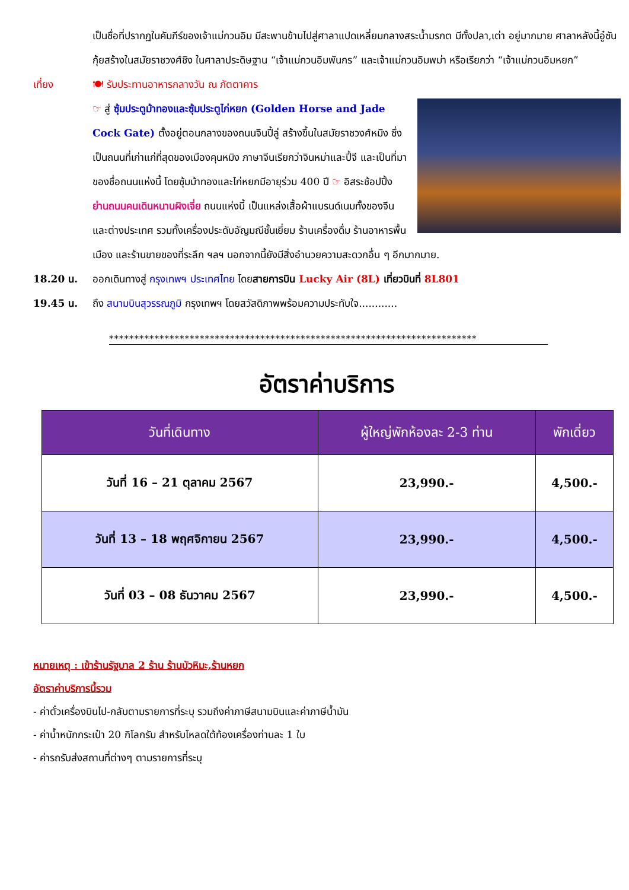เป็นชื่อที่ปรากฏในคัมภีร์ของเจ้าแม่กวนอิม มีสะพานข้ามไปสู่ศาลาแปดเหลี่ยมกลางสระน้ำมรกต มีทั้งปลา,เต่า อยู่มากมาย ศาลาหลังนี้อู๋ซันกุ้ยสร้างในสมัยราชวงศ์ชิง ในศาลาประดิษฐาน “เจ้าแม่กวนอิมพันกร” และเจ้าแม่กวนอิมพม่า หรือเรียกว่า “เจ้าแม่กวนอิมหยก”
เที่ยง 🍽 รับประทานอาหารกลางวัน ณ ภัตตาคาร
☞ สู่ ซุ้มประตูม้าทองและซุ้มประตูไก่หยก (Golden Horse and Jade Cock Gate) ตั้งอยู่ตอนกลางของถนนจินปี้ลู่ สร้างขึ้นในสมัยราชวงศ์หมิง ซึ่งเป็นถนนที่เก่าแก่ที่สุดของเมืองคุนหมิง ภาษาจีนเรียกว่าจินหม่าและปี้จี และเป็นที่มาของชื่อถนนแห่งนี้ โดยซุ้มม้าทองและไก่หยกมีอายุร่วม 400 ปี ☞ อิสระช้อปปิ้ง ย่านถนนคนเดินหนานผิงเจี่ย ถนนแห่งนี้ เป็นแหล่งเสื้อผ้าแบรนด์เนมทั้งของจีนและต่างประเทศ รวมทั้งเครื่องประดับอัญมณีชั้นเยี่ยม ร้านเครื่องดื่ม ร้านอาหารพื้นเมือง และร้านขายของที่ระลึก ฯลฯ นอกจากนี้ยังมีสิ่งอำนวยความสะดวกอื่น ๆ อีกมากมาย.
18.20 น. ออกเดินทางสู่ กรุงเทพฯ ประเทศไทย โดยสายการบิน Lucky Air (8L) เที่ยวบินที่ 8L801
19.45 น. ถึง สนามบินสุวรรณภูมิ กรุงเทพฯ โดยสวัสดิภาพพร้อมความประทับใจ............
*************************************************************************
อัตราค่าบริการ
| วันที่เดินทาง | ผู้ใหญ่พักห้องละ 2-3 ท่าน | พักเดี่ยว |
| --- | --- | --- |
| วันที่ 16 – 21 ตุลาคม 2567 | 23,990.- | 4,500.- |
| วันที่ 13 – 18 พฤศจิกายน 2567 | 23,990.- | 4,500.- |
| วันที่ 03 – 08 ธันวาคม 2567 | 23,990.- | 4,500.- |
หมายเหตุ : เข้าร้านรัฐบาล 2 ร้าน ร้านบัวหิมะ,ร้านหยก
อัตราค่าบริการนี้รวม
- ค่าตั๋วเครื่องบินไป-กลับตามรายการที่ระบุ รวมถึงค่าภาษีสนามบินและค่าภาษีน้ำมัน
- ค่าน้ำหนักกระเป๋า 20 กิโลกรัม สำหรับโหลดใต้ท้องเครื่องท่านละ 1 ใบ
- ค่ารถรับส่งสถานที่ต่างๆ ตามรายการที่ระบุ